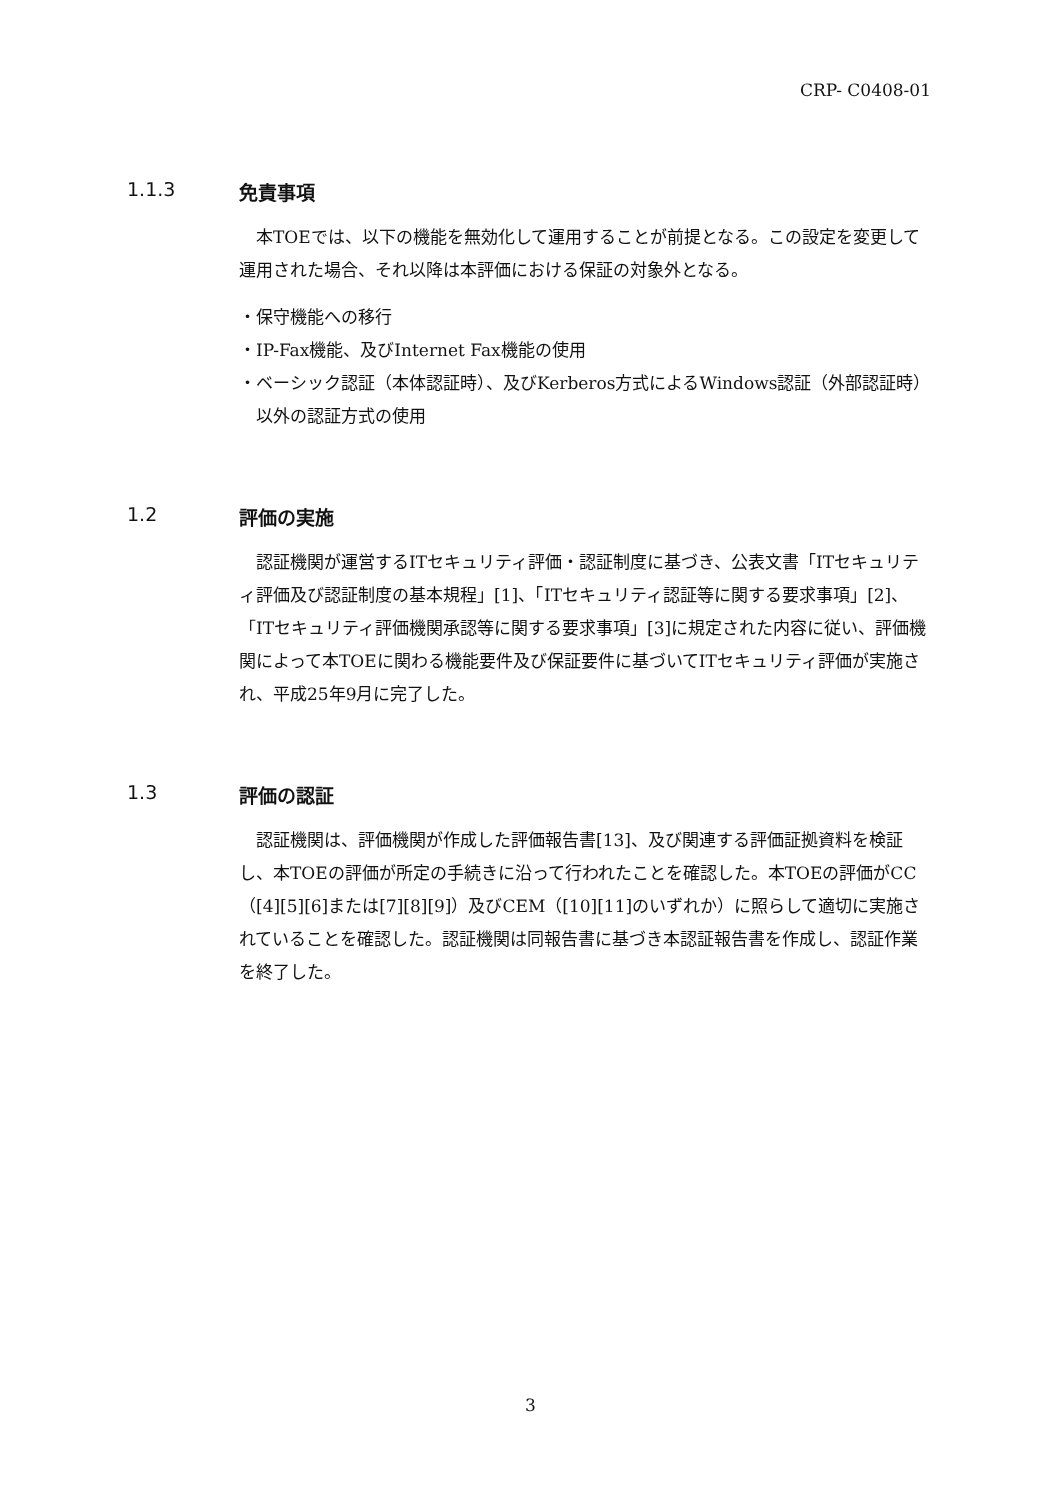CRP- C0408-01
1.1.3 免責事項
本TOEでは、以下の機能を無効化して運用することが前提となる。この設定を変更して運用された場合、それ以降は本評価における保証の対象外となる。
・保守機能への移行
・IP-Fax機能、及びInternet Fax機能の使用
・ベーシック認証（本体認証時）、及びKerberos方式によるWindows認証（外部認証時）以外の認証方式の使用
1.2 評価の実施
認証機関が運営するITセキュリティ評価・認証制度に基づき、公表文書「ITセキュリティ評価及び認証制度の基本規程」[1]、「ITセキュリティ認証等に関する要求事項」[2]、「ITセキュリティ評価機関承認等に関する要求事項」[3]に規定された内容に従い、評価機関によって本TOEに関わる機能要件及び保証要件に基づいてITセキュリティ評価が実施され、平成25年9月に完了した。
1.3 評価の認証
認証機関は、評価機関が作成した評価報告書[13]、及び関連する評価証拠資料を検証し、本TOEの評価が所定の手続きに沿って行われたことを確認した。本TOEの評価がCC（[4][5][6]または[7][8][9]）及びCEM（[10][11]のいずれか）に照らして適切に実施されていることを確認した。認証機関は同報告書に基づき本認証報告書を作成し、認証作業を終了した。
3